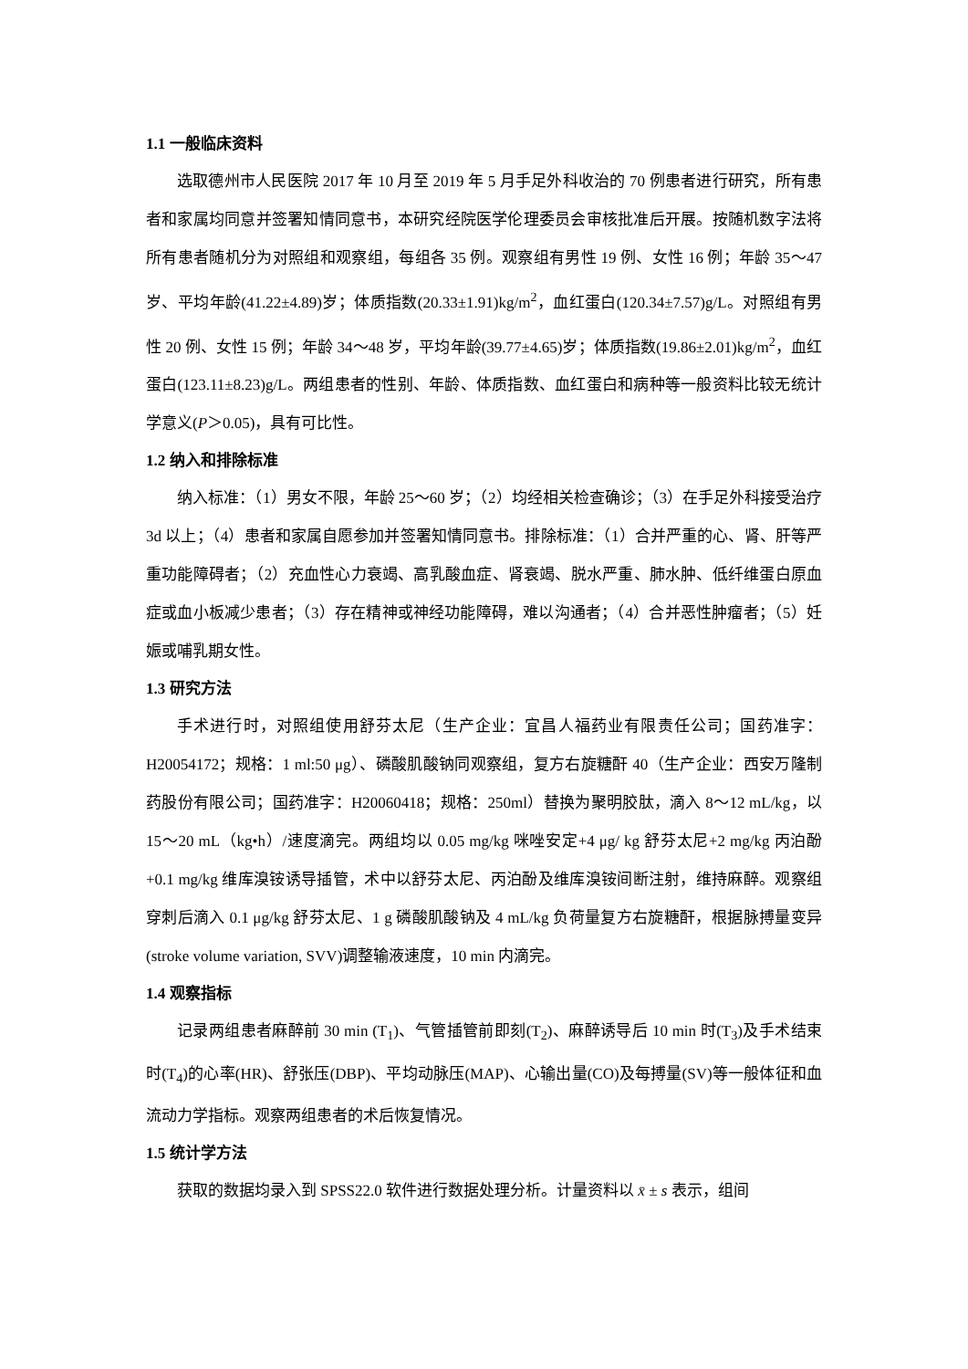1.1 一般临床资料
选取德州市人民医院 2017 年 10 月至 2019 年 5 月手足外科收治的 70 例患者进行研究，所有患者和家属均同意并签署知情同意书，本研究经院医学伦理委员会审核批准后开展。按随机数字法将所有患者随机分为对照组和观察组，每组各 35 例。观察组有男性 19 例、女性 16 例；年龄 35～47 岁、平均年龄(41.22±4.89)岁；体质指数(20.33±1.91)kg/m<sup>2</sup>，血红蛋白(120.34±7.57)g/L。对照组有男性 20 例、女性 15 例；年龄 34～48 岁，平均年龄(39.77±4.65)岁；体质指数(19.86±2.01)kg/m<sup>2</sup>，血红蛋白(123.11±8.23)g/L。两组患者的性别、年龄、体质指数、血红蛋白和病种等一般资料比较无统计学意义(P＞0.05)，具有可比性。
1.2 纳入和排除标准
纳入标准：（1）男女不限，年龄 25～60 岁；（2）均经相关检查确诊；（3）在手足外科接受治疗 3d 以上；（4）患者和家属自愿参加并签署知情同意书。排除标准：（1）合并严重的心、肾、肝等严重功能障碍者；（2）充血性心力衰竭、高乳酸血症、肾衰竭、脱水严重、肺水肿、低纤维蛋白原血症或血小板减少患者；（3）存在精神或神经功能障碍，难以沟通者；（4）合并恶性肿瘤者；（5）妊娠或哺乳期女性。
1.3 研究方法
手术进行时，对照组使用舒芬太尼（生产企业：宜昌人福药业有限责任公司；国药准字：H20054172；规格：1 ml:50 μg）、磷酸肌酸钠同观察组，复方右旋糖酐 40（生产企业：西安万隆制药股份有限公司；国药准字：H20060418；规格：250ml）替换为聚明胶肽，滴入 8～12 mL/kg，以 15～20 mL（kg•h）/速度滴完。两组均以 0.05 mg/kg 咪唑安定+4 μg/ kg 舒芬太尼+2 mg/kg 丙泊酚+0.1 mg/kg 维库溴铵诱导插管，术中以舒芬太尼、丙泊酚及维库溴铵间断注射，维持麻醉。观察组穿刺后滴入 0.1 μg/kg 舒芬太尼、1 g 磷酸肌酸钠及 4 mL/kg 负荷量复方右旋糖酐，根据脉搏量变异(stroke volume variation, SVV)调整输液速度，10 min 内滴完。
1.4 观察指标
记录两组患者麻醉前 30 min (T<sub>1</sub>)、气管插管前即刻(T<sub>2</sub>)、麻醉诱导后 10 min 时(T<sub>3</sub>)及手术结束时(T<sub>4</sub>)的心率(HR)、舒张压(DBP)、平均动脉压(MAP)、心输出量(CO)及每搏量(SV)等一般体征和血流动力学指标。观察两组患者的术后恢复情况。
1.5 统计学方法
获取的数据均录入到 SPSS22.0 软件进行数据处理分析。计量资料以 x̄ ± s 表示，组间